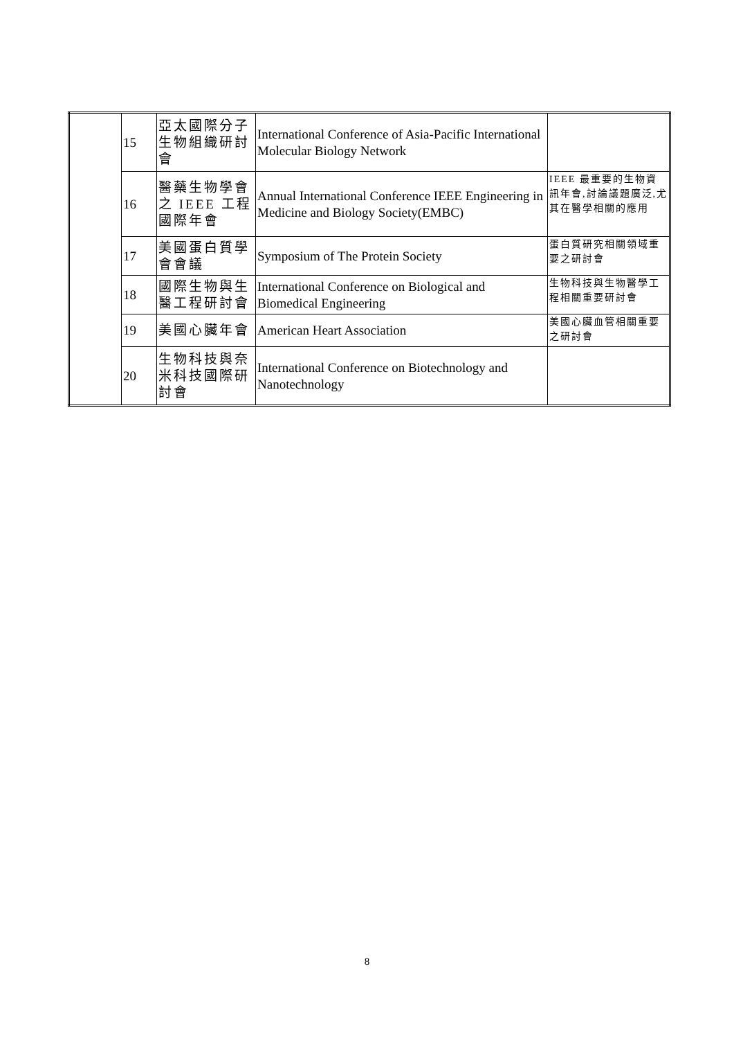| | 15 | 亞太國際分子生物組織研討會 | International Conference of Asia-Pacific International Molecular Biology Network | |
| | 16 | 醫藥生物學會之 IEEE 工程國際年會 | Annual International Conference IEEE Engineering in Medicine and Biology Society(EMBC) | IEEE 最重要的生物資訊年會,討論議題廣泛,尤其在醫學相關的應用 |
| | 17 | 美國蛋白質學會會議 | Symposium of The Protein Society | 蛋白質研究相關領域重要之研討會 |
| | 18 | 國際生物與生醫工程研討會 | International Conference on Biological and Biomedical Engineering | 生物科技與生物醫學工程相關重要研討會 |
| | 19 | 美國心臟年會 | American Heart Association | 美國心臟血管相關重要之研討會 |
| | 20 | 生物科技與奈米科技國際研討會 | International Conference on Biotechnology and Nanotechnology | |
8